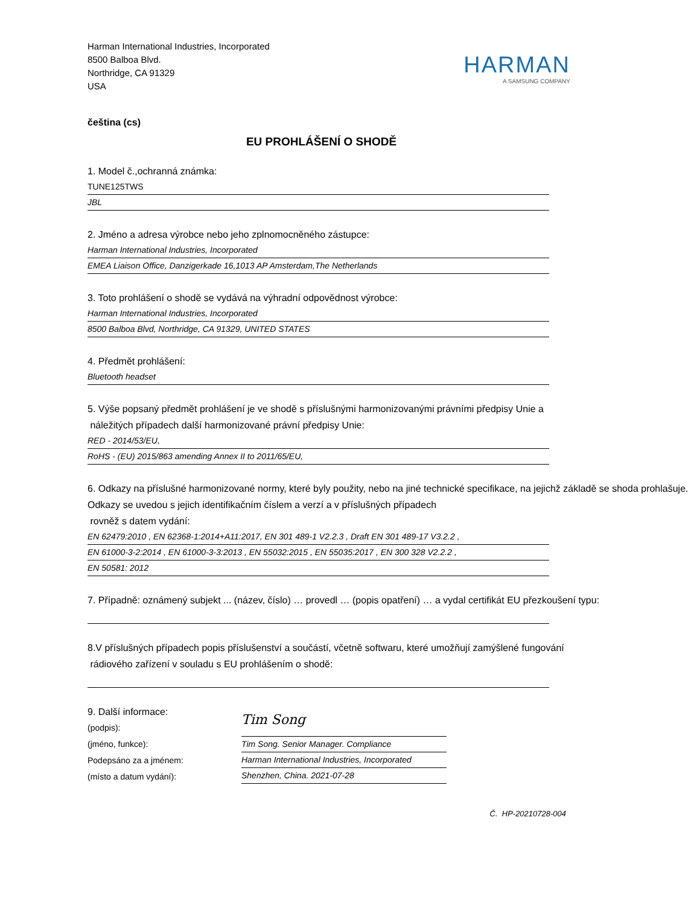Harman International Industries, Incorporated
8500 Balboa Blvd.
Northridge, CA 91329
USA
HARMAN
A SAMSUNG COMPANY
čeština (cs)
EU PROHLÁŠENÍ O SHODĚ
1. Model č.,ochranná známka:
TUNE125TWS
JBL
2. Jméno a adresa výrobce nebo jeho zplnomocněného zástupce:
Harman International Industries, Incorporated
EMEA Liaison Office, Danzigerkade 16,1013 AP Amsterdam,The Netherlands
3. Toto prohlášení o shodě se vydává na výhradní odpovědnost výrobce:
Harman International Industries, Incorporated
8500 Balboa Blvd, Northridge, CA 91329, UNITED STATES
4. Předmět prohlášení:
Bluetooth headset
5. Výše popsaný předmět prohlášení je ve shodě s příslušnými harmonizovanými právními předpisy Unie a
náležitých případech další harmonizované právní předpisy Unie:
RED - 2014/53/EU,
RoHS - (EU) 2015/863 amending Annex II to 2011/65/EU,
6. Odkazy na příslušné harmonizované normy, které byly použity, nebo na jiné technické specifikace, na jejichž základě se shoda prohlašuje. Odkazy se uvedou s jejich identifikačním číslem a verzí a v příslušných případech
rovněž s datem vydání:
EN 62479:2010 , EN 62368-1:2014+A11:2017, EN 301 489-1 V2.2.3 , Draft EN 301 489-17 V3.2.2 ,
EN 61000-3-2:2014 , EN 61000-3-3:2013 , EN 55032:2015 , EN 55035:2017 , EN 300 328 V2.2.2 ,
EN 50581: 2012
7. Případně: oznámený subjekt ... (název, číslo) … provedl … (popis opatření) … a vydal certifikát EU přezkoušení typu:
8.V příslušných případech popis příslušenství a součástí, včetně softwaru, které umožňují zamýšlené fungování
rádiového zařízení v souladu s EU prohlášením o shodě:
9. Další informace:
(podpis):
(jméno, funkce):
Podepsáno za a jménem:
(místo a datum vydání):
Tim Song
Tim Song. Senior Manager. Compliance
Harman International Industries, Incorporated
Shenzhen, China. 2021-07-28
Č. HP-20210728-004